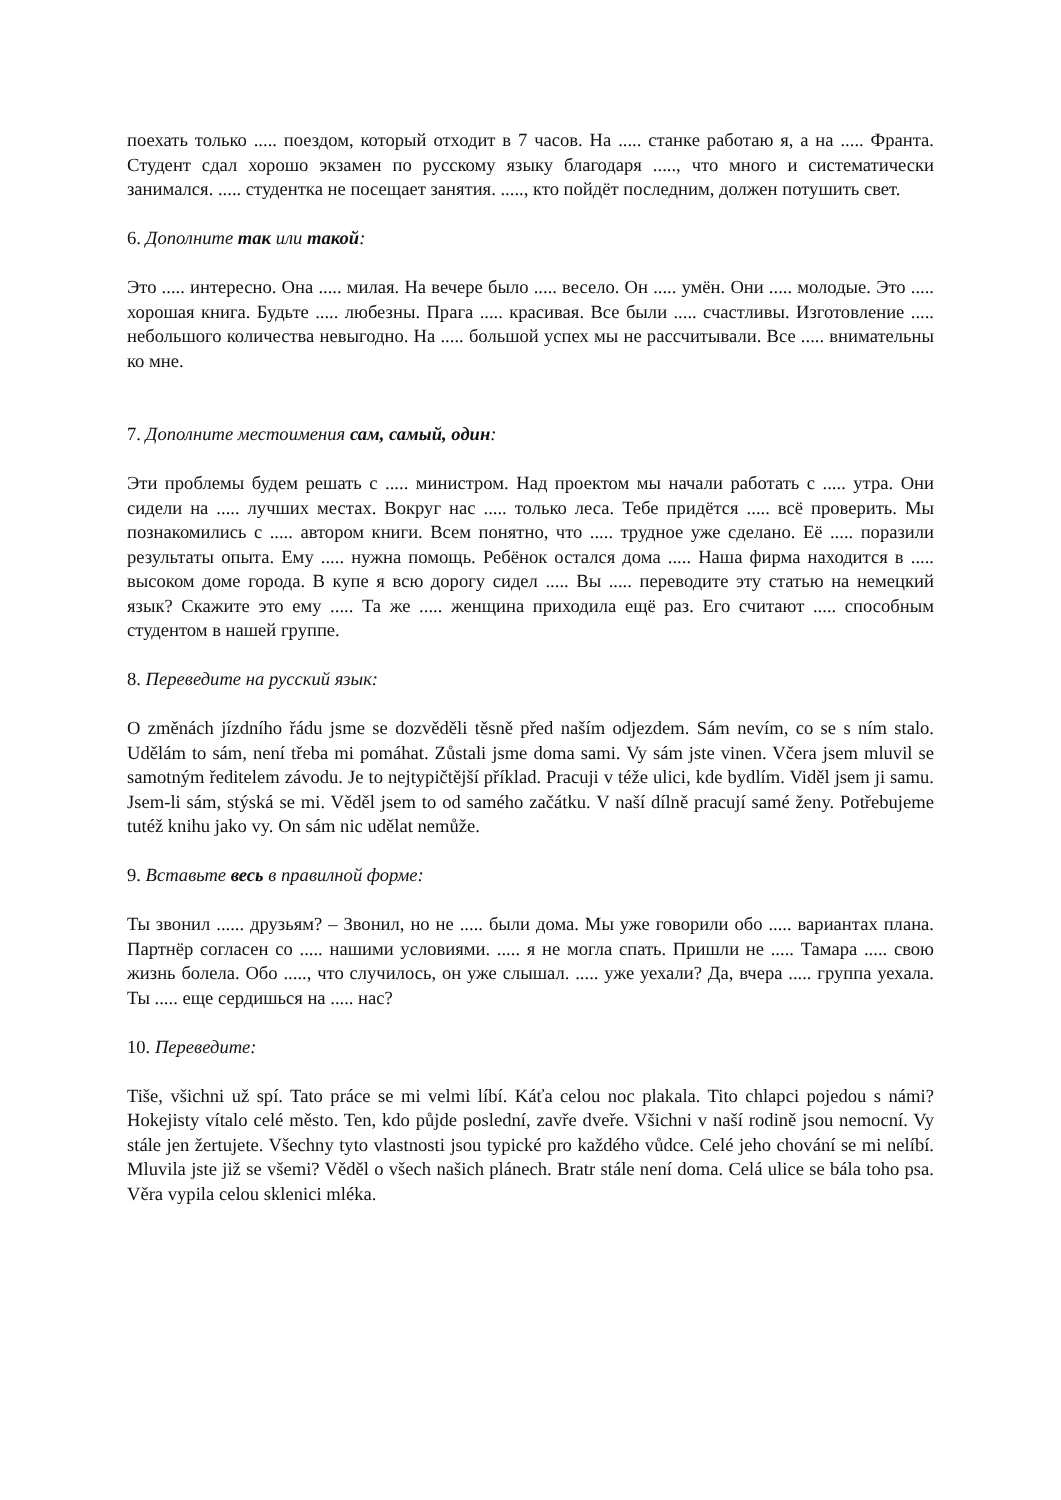поехать только ..... поездом, который отходит в 7 часов. На ..... станке работаю я, а на ..... Франта. Студент сдал хорошо экзамен по русскому языку благодаря ....., что много и систематически занимался. ..... студентка не посещает занятия. ....., кто пойдёт последним, должен потушить свет.
6. Дополните так или такой:
Это ..... интересно. Она ..... милая. На вечере было ..... весело. Он ..... умён. Они ..... молодые. Это ..... хорошая книга. Будьте ..... любезны. Прага ..... красивая. Все были ..... счастливы. Изготовление ..... небольшого количества невыгодно. На ..... большой успех мы не рассчитывали. Все ..... внимательны ко мне.
7. Дополните местоимения сам, самый, один:
Эти проблемы будем решать с ..... министром. Над проектом мы начали работать с ..... утра. Они сидели на ..... лучших местах. Вокруг нас ..... только леса. Тебе придётся ..... всё проверить. Мы познакомились с ..... автором книги. Всем понятно, что ..... трудное уже сделано. Её ..... поразили результаты опыта. Ему ..... нужна помощь. Ребёнок остался дома ..... Наша фирма находится в ..... высоком доме города. В купе я всю дорогу сидел ..... Вы ..... переводите эту статью на немецкий язык? Скажите это ему ..... Та же ..... женщина приходила ещё раз. Его считают ..... способным студентом в нашей группе.
8. Переведите на русский язык:
O změnách jízdního řádu jsme se dozvěděli těsně před naším odjezdem. Sám nevím, co se s ním stalo. Udělám to sám, není třeba mi pomáhat. Zůstali jsme doma sami. Vy sám jste vinen. Včera jsem mluvil se samotným ředitelem závodu. Je to nejtypičtější příklad. Pracuji v téže ulici, kde bydlím. Viděl jsem ji samu. Jsem-li sám, stýská se mi. Věděl jsem to od samého začátku. V naší dílně pracují samé ženy. Potřebujeme tutéž knihu jako vy. On sám nic udělat nemůže.
9. Вставьте весь в правилной форме:
Ты звонил ...... друзьям? – Звонил, но не ..... были дома. Мы уже говорили обо ..... вариантах плана. Партнёр согласен со ..... нашими условиями. ..... я не могла спать. Пришли не ..... Тамара ..... свою жизнь болела. Обо ....., что случилось, он уже слышал. ..... уже уехали? Да, вчера ..... группа уехала. Ты ..... еще сердишься на ..... нас?
10. Переведите:
Tiše, všichni už spí. Tato práce se mi velmi líbí. Káťa celou noc plakala. Tito chlapci pojedou s námi? Hokejisty vítalo celé město. Ten, kdo půjde poslední, zavře dveře. Všichni v naší rodině jsou nemocní. Vy stále jen žertujete. Všechny tyto vlastnosti jsou typické pro každého vůdce. Celé jeho chování se mi nelíbí. Mluvila jste již se všemi? Věděl o všech našich plánech. Bratr stále není doma. Celá ulice se bála toho psa. Věra vypila celou sklenici mléka.